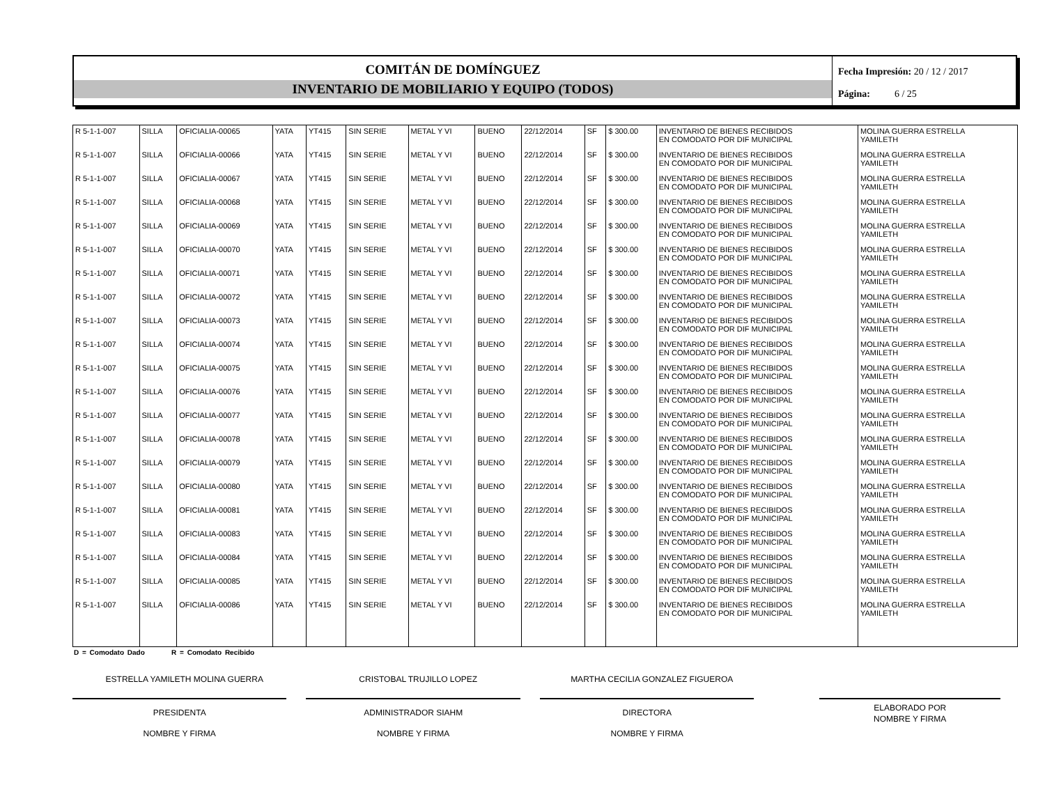COMITÁN DE DOMÍNGUEZ
INVENTARIO DE MOBILIARIO Y EQUIPO (TODOS)
Fecha Impresión: 20 / 12 / 2017
Página: 6 / 25
| R 5-1-1-007 | SILLA | OFICIALIA-00065 | YATA | YT415 | SIN SERIE | METAL Y VI | BUENO | 22/12/2014 | SF | $ 300.00 | INVENTARIO DE BIENES RECIBIDOS EN COMODATO POR DIF MUNICIPAL | MOLINA GUERRA ESTRELLA YAMILETH |
| R 5-1-1-007 | SILLA | OFICIALIA-00066 | YATA | YT415 | SIN SERIE | METAL Y VI | BUENO | 22/12/2014 | SF | $ 300.00 | INVENTARIO DE BIENES RECIBIDOS EN COMODATO POR DIF MUNICIPAL | MOLINA GUERRA ESTRELLA YAMILETH |
| R 5-1-1-007 | SILLA | OFICIALIA-00067 | YATA | YT415 | SIN SERIE | METAL Y VI | BUENO | 22/12/2014 | SF | $ 300.00 | INVENTARIO DE BIENES RECIBIDOS EN COMODATO POR DIF MUNICIPAL | MOLINA GUERRA ESTRELLA YAMILETH |
| R 5-1-1-007 | SILLA | OFICIALIA-00068 | YATA | YT415 | SIN SERIE | METAL Y VI | BUENO | 22/12/2014 | SF | $ 300.00 | INVENTARIO DE BIENES RECIBIDOS EN COMODATO POR DIF MUNICIPAL | MOLINA GUERRA ESTRELLA YAMILETH |
| R 5-1-1-007 | SILLA | OFICIALIA-00069 | YATA | YT415 | SIN SERIE | METAL Y VI | BUENO | 22/12/2014 | SF | $ 300.00 | INVENTARIO DE BIENES RECIBIDOS EN COMODATO POR DIF MUNICIPAL | MOLINA GUERRA ESTRELLA YAMILETH |
| R 5-1-1-007 | SILLA | OFICIALIA-00070 | YATA | YT415 | SIN SERIE | METAL Y VI | BUENO | 22/12/2014 | SF | $ 300.00 | INVENTARIO DE BIENES RECIBIDOS EN COMODATO POR DIF MUNICIPAL | MOLINA GUERRA ESTRELLA YAMILETH |
| R 5-1-1-007 | SILLA | OFICIALIA-00071 | YATA | YT415 | SIN SERIE | METAL Y VI | BUENO | 22/12/2014 | SF | $ 300.00 | INVENTARIO DE BIENES RECIBIDOS EN COMODATO POR DIF MUNICIPAL | MOLINA GUERRA ESTRELLA YAMILETH |
| R 5-1-1-007 | SILLA | OFICIALIA-00072 | YATA | YT415 | SIN SERIE | METAL Y VI | BUENO | 22/12/2014 | SF | $ 300.00 | INVENTARIO DE BIENES RECIBIDOS EN COMODATO POR DIF MUNICIPAL | MOLINA GUERRA ESTRELLA YAMILETH |
| R 5-1-1-007 | SILLA | OFICIALIA-00073 | YATA | YT415 | SIN SERIE | METAL Y VI | BUENO | 22/12/2014 | SF | $ 300.00 | INVENTARIO DE BIENES RECIBIDOS EN COMODATO POR DIF MUNICIPAL | MOLINA GUERRA ESTRELLA YAMILETH |
| R 5-1-1-007 | SILLA | OFICIALIA-00074 | YATA | YT415 | SIN SERIE | METAL Y VI | BUENO | 22/12/2014 | SF | $ 300.00 | INVENTARIO DE BIENES RECIBIDOS EN COMODATO POR DIF MUNICIPAL | MOLINA GUERRA ESTRELLA YAMILETH |
| R 5-1-1-007 | SILLA | OFICIALIA-00075 | YATA | YT415 | SIN SERIE | METAL Y VI | BUENO | 22/12/2014 | SF | $ 300.00 | INVENTARIO DE BIENES RECIBIDOS EN COMODATO POR DIF MUNICIPAL | MOLINA GUERRA ESTRELLA YAMILETH |
| R 5-1-1-007 | SILLA | OFICIALIA-00076 | YATA | YT415 | SIN SERIE | METAL Y VI | BUENO | 22/12/2014 | SF | $ 300.00 | INVENTARIO DE BIENES RECIBIDOS EN COMODATO POR DIF MUNICIPAL | MOLINA GUERRA ESTRELLA YAMILETH |
| R 5-1-1-007 | SILLA | OFICIALIA-00077 | YATA | YT415 | SIN SERIE | METAL Y VI | BUENO | 22/12/2014 | SF | $ 300.00 | INVENTARIO DE BIENES RECIBIDOS EN COMODATO POR DIF MUNICIPAL | MOLINA GUERRA ESTRELLA YAMILETH |
| R 5-1-1-007 | SILLA | OFICIALIA-00078 | YATA | YT415 | SIN SERIE | METAL Y VI | BUENO | 22/12/2014 | SF | $ 300.00 | INVENTARIO DE BIENES RECIBIDOS EN COMODATO POR DIF MUNICIPAL | MOLINA GUERRA ESTRELLA YAMILETH |
| R 5-1-1-007 | SILLA | OFICIALIA-00079 | YATA | YT415 | SIN SERIE | METAL Y VI | BUENO | 22/12/2014 | SF | $ 300.00 | INVENTARIO DE BIENES RECIBIDOS EN COMODATO POR DIF MUNICIPAL | MOLINA GUERRA ESTRELLA YAMILETH |
| R 5-1-1-007 | SILLA | OFICIALIA-00080 | YATA | YT415 | SIN SERIE | METAL Y VI | BUENO | 22/12/2014 | SF | $ 300.00 | INVENTARIO DE BIENES RECIBIDOS EN COMODATO POR DIF MUNICIPAL | MOLINA GUERRA ESTRELLA YAMILETH |
| R 5-1-1-007 | SILLA | OFICIALIA-00081 | YATA | YT415 | SIN SERIE | METAL Y VI | BUENO | 22/12/2014 | SF | $ 300.00 | INVENTARIO DE BIENES RECIBIDOS EN COMODATO POR DIF MUNICIPAL | MOLINA GUERRA ESTRELLA YAMILETH |
| R 5-1-1-007 | SILLA | OFICIALIA-00083 | YATA | YT415 | SIN SERIE | METAL Y VI | BUENO | 22/12/2014 | SF | $ 300.00 | INVENTARIO DE BIENES RECIBIDOS EN COMODATO POR DIF MUNICIPAL | MOLINA GUERRA ESTRELLA YAMILETH |
| R 5-1-1-007 | SILLA | OFICIALIA-00084 | YATA | YT415 | SIN SERIE | METAL Y VI | BUENO | 22/12/2014 | SF | $ 300.00 | INVENTARIO DE BIENES RECIBIDOS EN COMODATO POR DIF MUNICIPAL | MOLINA GUERRA ESTRELLA YAMILETH |
| R 5-1-1-007 | SILLA | OFICIALIA-00085 | YATA | YT415 | SIN SERIE | METAL Y VI | BUENO | 22/12/2014 | SF | $ 300.00 | INVENTARIO DE BIENES RECIBIDOS EN COMODATO POR DIF MUNICIPAL | MOLINA GUERRA ESTRELLA YAMILETH |
| R 5-1-1-007 | SILLA | OFICIALIA-00086 | YATA | YT415 | SIN SERIE | METAL Y VI | BUENO | 22/12/2014 | SF | $ 300.00 | INVENTARIO DE BIENES RECIBIDOS EN COMODATO POR DIF MUNICIPAL | MOLINA GUERRA ESTRELLA YAMILETH |
D = Comodato Dado R = Comodato Recibido
ESTRELLA YAMILETH MOLINA GUERRA
PRESIDENTA
NOMBRE Y FIRMA
CRISTOBAL TRUJILLO LOPEZ
ADMINISTRADOR SIAHM
NOMBRE Y FIRMA
MARTHA CECILIA GONZALEZ FIGUEROA
DIRECTORA
NOMBRE Y FIRMA
ELABORADO POR
NOMBRE Y FIRMA